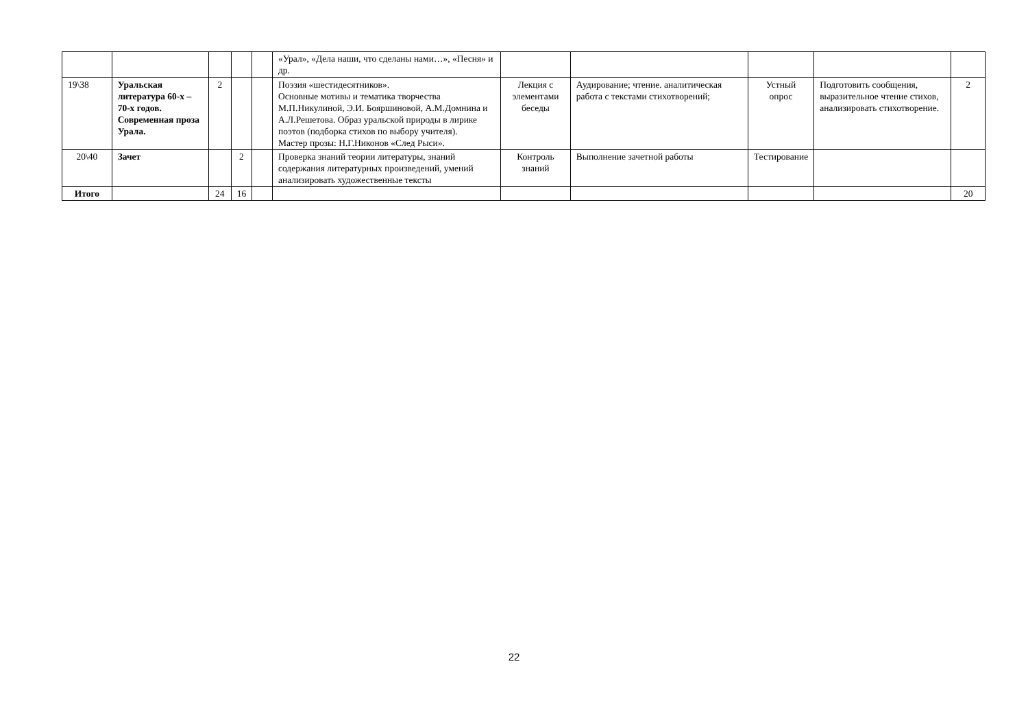| | | | | | «Урал», «Дела наши, что сделаны нами…», «Песня» и др. | | | | | |
| 19\38 | Уральская литература 60-х – 70-х годов. Современная проза Урала. | 2 | | | Поэзия «шестидесятников». Основные мотивы и тематика творчества М.П.Никулиной, Э.И. Бояршиновой, А.М.Домнина и А.Л.Решетова. Образ уральской природы в лирике поэтов (подборка стихов по выбору учителя). Мастер прозы: Н.Г.Никонов «След Рыси». | Лекция с элементами беседы | Аудирование; чтение. аналитическая работа с текстами стихотворений; | Устный опрос | Подготовить сообщения, выразительное чтение стихов, анализировать стихотворение. | 2 |
| 20\40 | Зачет | | 2 | | Проверка знаний теории литературы, знаний содержания литературных произведений, умений анализировать художественные тексты | Контроль знаний | Выполнение зачетной работы | Тестирование | | |
| Итого | | 24 | 16 | | | | | | | 20 |
22